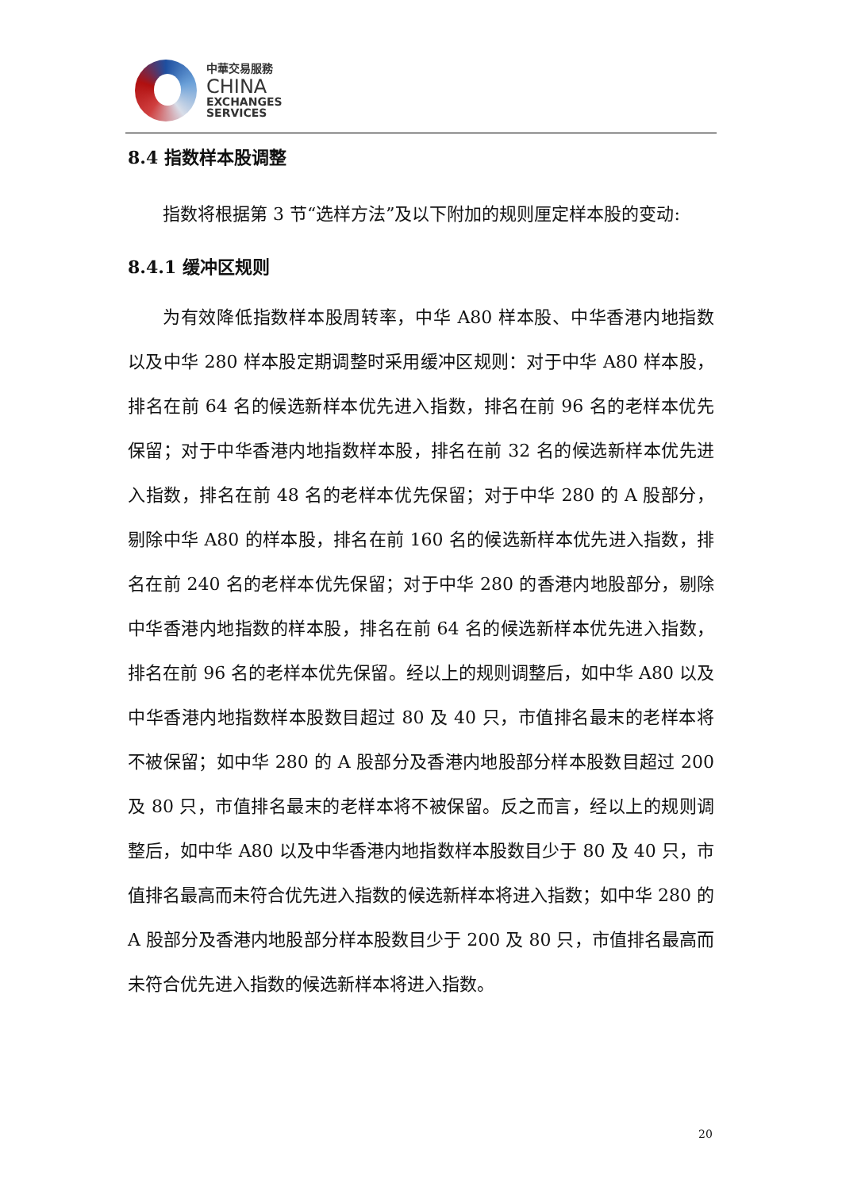中華交易服務
CHINA
EXCHANGES
SERVICES
8.4 指数样本股调整
指数将根据第 3 节“选样方法”及以下附加的规则厘定样本股的变动:
8.4.1 缓冲区规则
为有效降低指数样本股周转率，中华 A80 样本股、中华香港内地指数以及中华 280 样本股定期调整时采用缓冲区规则：对于中华 A80 样本股，排名在前 64 名的候选新样本优先进入指数，排名在前 96 名的老样本优先保留；对于中华香港内地指数样本股，排名在前 32 名的候选新样本优先进入指数，排名在前 48 名的老样本优先保留；对于中华 280 的 A 股部分，剔除中华 A80 的样本股，排名在前 160 名的候选新样本优先进入指数，排名在前 240 名的老样本优先保留；对于中华 280 的香港内地股部分，剔除中华香港内地指数的样本股，排名在前 64 名的候选新样本优先进入指数，排名在前 96 名的老样本优先保留。经以上的规则调整后，如中华 A80 以及中华香港内地指数样本股数目超过 80 及 40 只，市值排名最末的老样本将不被保留；如中华 280 的 A 股部分及香港内地股部分样本股数目超过 200 及 80 只，市值排名最末的老样本将不被保留。反之而言，经以上的规则调整后，如中华 A80 以及中华香港内地指数样本股数目少于 80 及 40 只，市值排名最高而未符合优先进入指数的候选新样本将进入指数；如中华 280 的 A 股部分及香港内地股部分样本股数目少于 200 及 80 只，市值排名最高而未符合优先进入指数的候选新样本将进入指数。
20